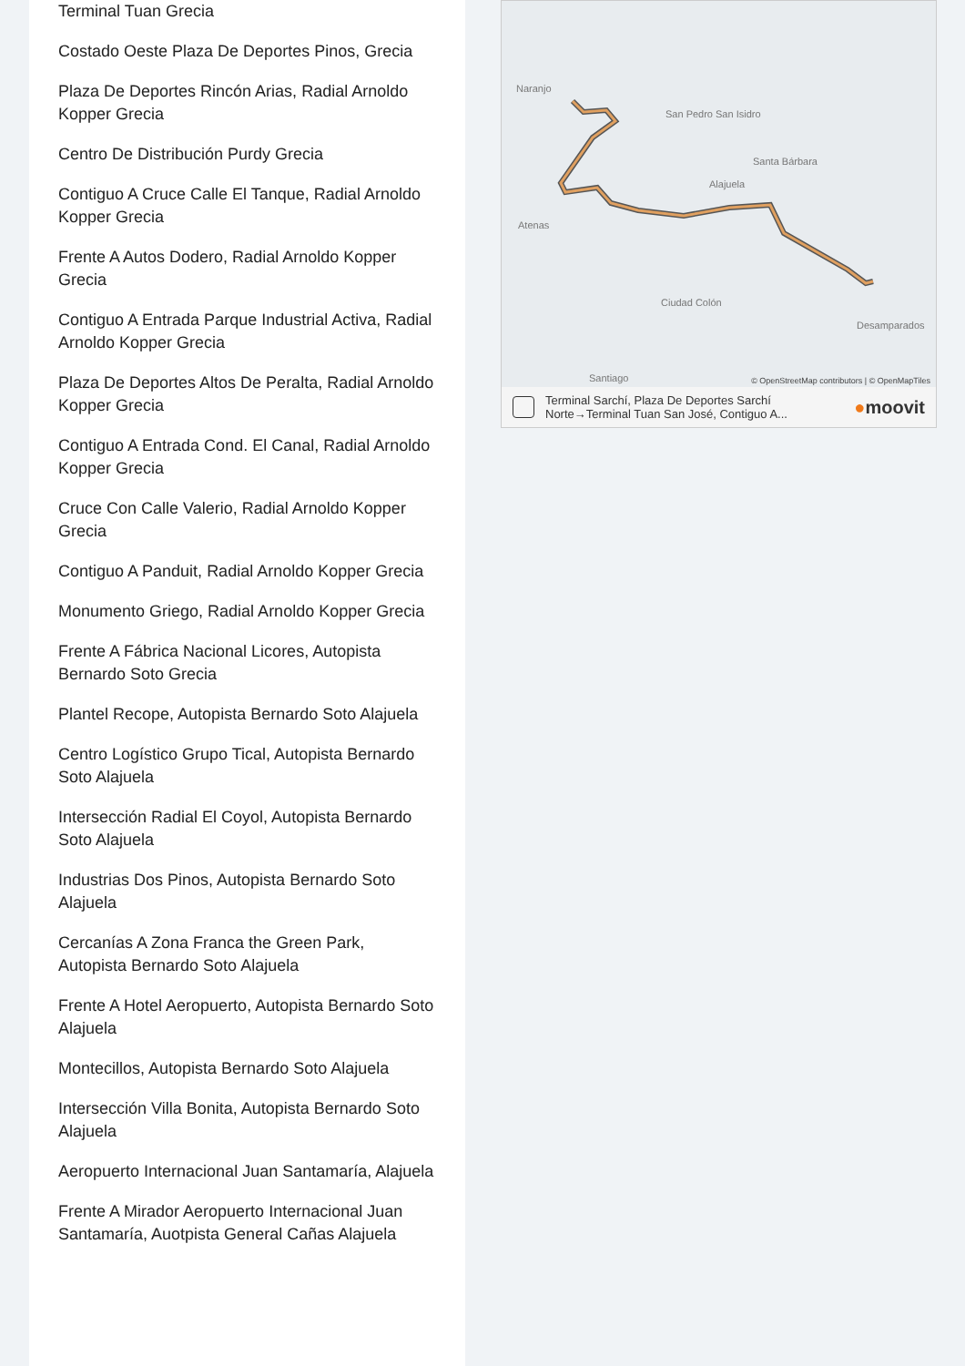Terminal Tuan Grecia
Costado Oeste Plaza De Deportes Pinos, Grecia
Plaza De Deportes Rincón Arias, Radial Arnoldo Kopper Grecia
Centro De Distribución Purdy Grecia
Contiguo A Cruce Calle El Tanque, Radial Arnoldo Kopper Grecia
Frente A Autos Dodero, Radial Arnoldo Kopper Grecia
Contiguo A Entrada Parque Industrial Activa, Radial Arnoldo Kopper Grecia
Plaza De Deportes Altos De Peralta, Radial Arnoldo Kopper Grecia
Contiguo A Entrada Cond. El Canal, Radial Arnoldo Kopper Grecia
Cruce Con Calle Valerio, Radial Arnoldo Kopper Grecia
Contiguo A Panduit, Radial Arnoldo Kopper Grecia
Monumento Griego, Radial Arnoldo Kopper Grecia
Frente A Fábrica Nacional Licores, Autopista Bernardo Soto Grecia
Plantel Recope, Autopista Bernardo Soto Alajuela
Centro Logístico Grupo Tical, Autopista Bernardo Soto Alajuela
Intersección Radial El Coyol, Autopista Bernardo Soto Alajuela
Industrias Dos Pinos, Autopista Bernardo Soto Alajuela
Cercanías A Zona Franca the Green Park, Autopista Bernardo Soto Alajuela
Frente A Hotel Aeropuerto, Autopista Bernardo Soto Alajuela
Montecillos, Autopista Bernardo Soto Alajuela
Intersección Villa Bonita, Autopista Bernardo Soto Alajuela
Aeropuerto Internacional Juan Santamaría, Alajuela
Frente A Mirador Aeropuerto Internacional Juan Santamaría, Auotpista General Cañas Alajuela
Naranjo
San Pedro San Isidro
Santa Bárbara
Alajuela
Atenas
Ciudad Colón
Desamparados
Santiago
© OpenStreetMap contributors | © OpenMapTiles
Terminal Sarchí, Plaza De Deportes Sarchí
Norte→Terminal Tuan San José, Contiguo A... ●moovit